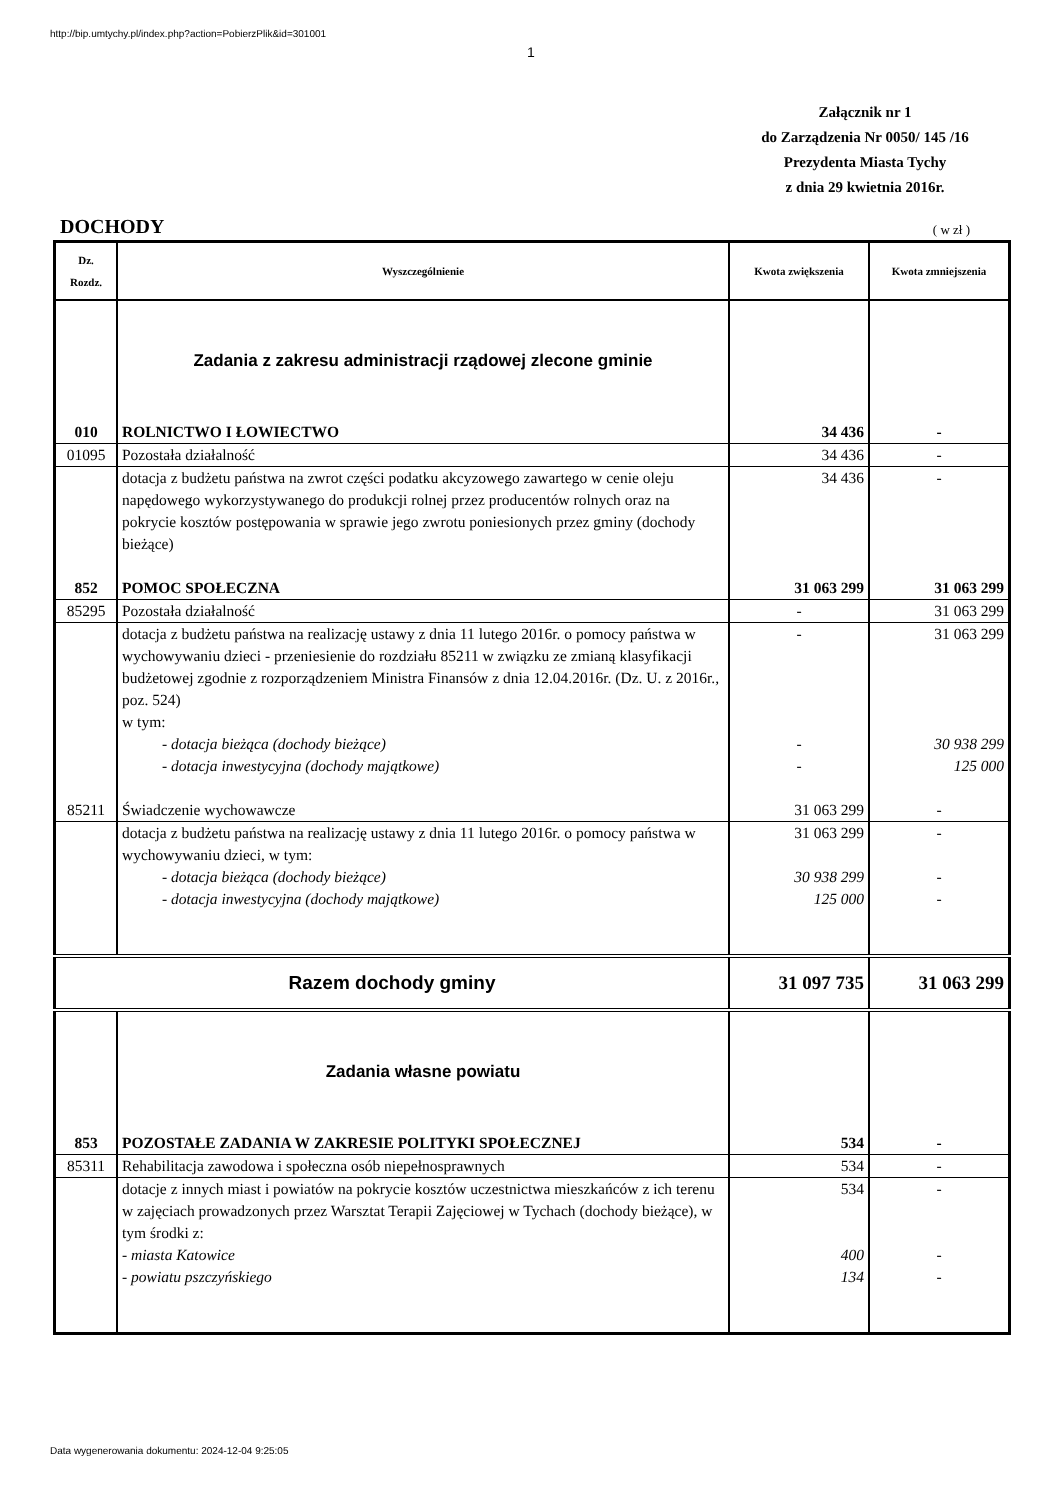http://bip.umtychy.pl/index.php?action=PobierzPlik&id=301001
1
Załącznik nr 1
do Zarządzenia Nr 0050/ 145 /16
Prezydenta Miasta Tychy
z dnia 29 kwietnia 2016r.
DOCHODY ( w zł )
| Dz. Rozdz. | Wyszczególnienie | Kwota zwiększenia | Kwota zmniejszenia |
| --- | --- | --- | --- |
| | Zadania z zakresu administracji rządowej zlecone gminie | | |
| 010 | ROLNICTWO I ŁOWIECTWO | 34 436 | - |
| 01095 | Pozostała działalność | 34 436 | - |
| | dotacja z budżetu państwa na zwrot części podatku akcyzowego zawartego w cenie oleju napędowego wykorzystywanego do produkcji rolnej przez producentów rolnych oraz na pokrycie kosztów postępowania w sprawie jego zwrotu poniesionych przez gminy (dochody bieżące) | 34 436 | - |
| 852 | POMOC SPOŁECZNA | 31 063 299 | 31 063 299 |
| 85295 | Pozostała działalność | - | 31 063 299 |
| | dotacja z budżetu państwa na realizację ustawy z dnia 11 lutego 2016r. o pomocy państwa w wychowywaniu dzieci - przeniesienie do rozdziału 85211 w związku ze zmianą klasyfikacji budżetowej zgodnie z rozporządzeniem Ministra Finansów z dnia 12.04.2016r. (Dz. U. z 2016r., poz. 524) w tym: - dotacja bieżąca (dochody bieżące) - dotacja inwestycyjna (dochody majątkowe) | - - - | 31 063 299 30 938 299 125 000 |
| 85211 | Świadczenie wychowawcze | 31 063 299 | - |
| | dotacja z budżetu państwa na realizację ustawy z dnia 11 lutego 2016r. o pomocy państwa w wychowywaniu dzieci, w tym: - dotacja bieżąca (dochody bieżące) - dotacja inwestycyjna (dochody majątkowe) | 31 063 299 30 938 299 125 000 | - - - |
| Razem dochody gminy | | 31 097 735 | 31 063 299 |
| | Zadania własne powiatu | | |
| 853 | POZOSTAŁE ZADANIA W ZAKRESIE POLITYKI SPOŁECZNEJ | 534 | - |
| 85311 | Rehabilitacja zawodowa i społeczna osób niepełnosprawnych | 534 | - |
| | dotacje z innych miast i powiatów na pokrycie kosztów uczestnictwa mieszkańców z ich terenu w zajęciach prowadzonych przez Warsztat Terapii Zajęciowej w Tychach (dochody bieżące), w tym środki z: - miasta Katowice - powiatu pszczyńskiego | 534 400 134 | - - - |
Data wygenerowania dokumentu: 2024-12-04 9:25:05